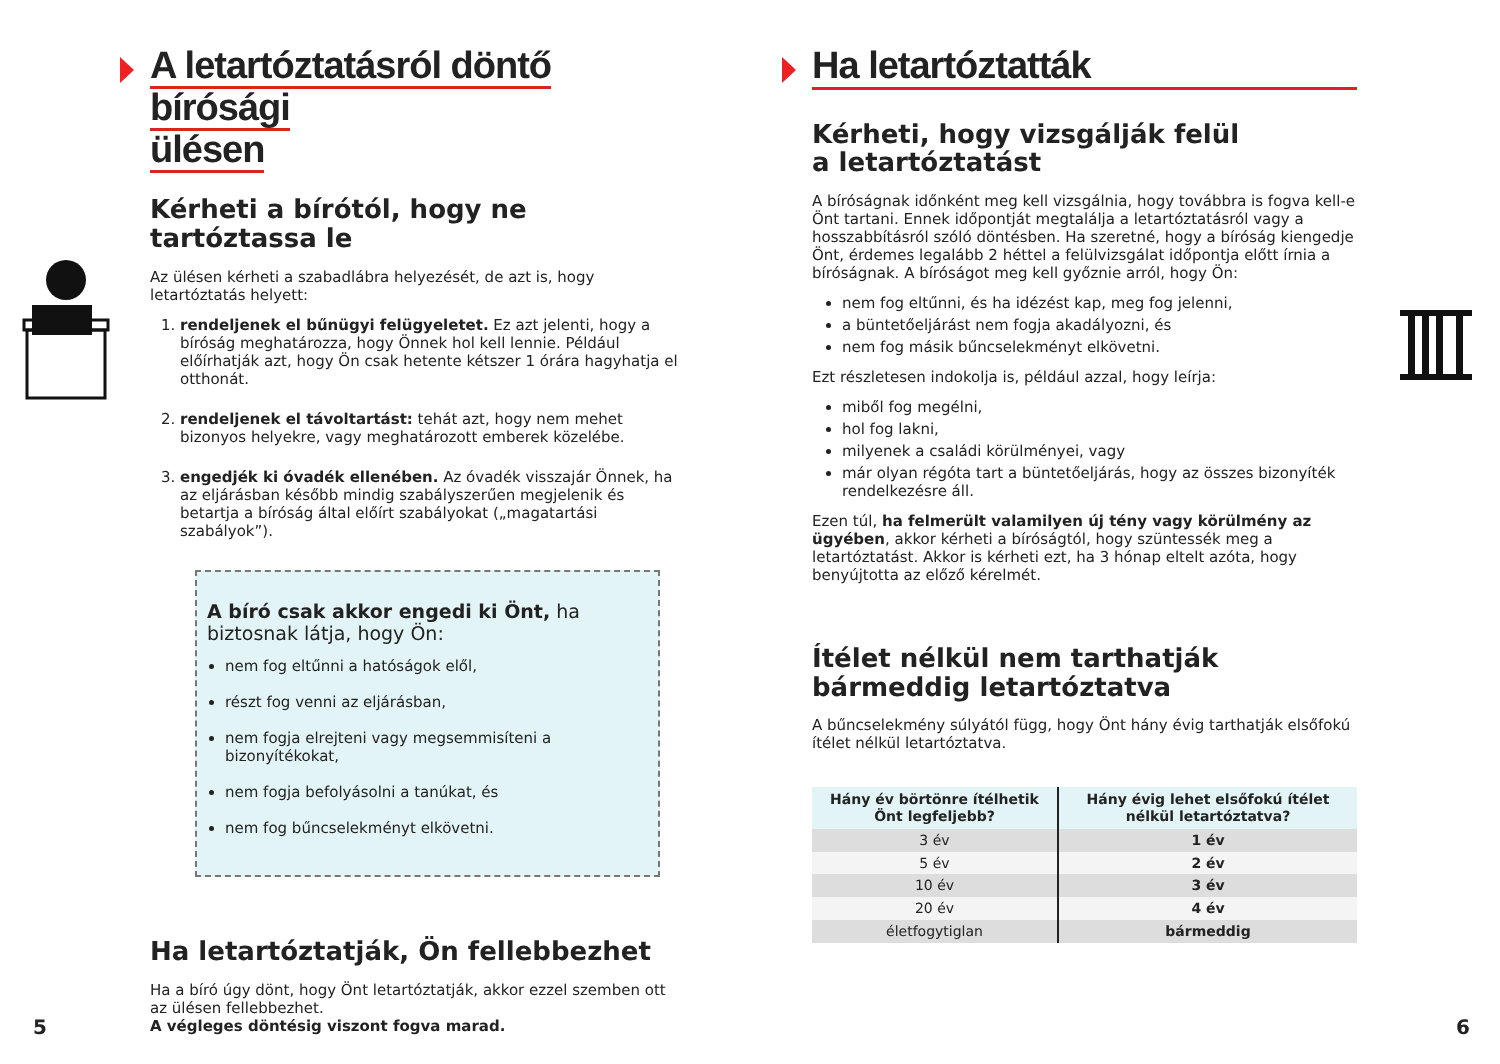A letartóztatásról döntő bírósági
ülésen
Kérheti a bírótól, hogy ne tartóztassa le
Az ülésen kérheti a szabadlábra helyezését, de azt is, hogy letartóztatás helyett:
1. rendeljenek el bűnügyi felügyeletet. Ez azt jelenti, hogy a bíróság meghatározza, hogy Önnek hol kell lennie. Például előírhatják azt, hogy Ön csak hetente kétszer 1 órára hagyhatja el otthonát.
2. rendeljenek el távoltartást: tehát azt, hogy nem mehet bizonyos helyekre, vagy meghatározott emberek közelébe.
3. engedjék ki óvadék ellenében. Az óvadék visszajár Önnek, ha az eljárásban később mindig szabályszerűen megjelenik és betartja a bíróság által előírt szabályokat („magatartási szabályok”).
A bíró csak akkor engedi ki Önt, ha biztosnak látja, hogy Ön:
nem fog eltűnni a hatóságok elől,
részt fog venni az eljárásban,
nem fogja elrejteni vagy megsemmisíteni a bizonyítékokat,
nem fogja befolyásolni a tanúkat, és
nem fog bűncselekményt elkövetni.
Ha letartóztatják, Ön fellebbezhet
Ha a bíró úgy dönt, hogy Önt letartóztatják, akkor ezzel szemben ott az ülésen fellebbezhet.
A végleges döntésig viszont fogva marad.
5
Ha letartóztatták
Kérheti, hogy vizsgálják felül
a letartóztatást
A bíróságnak időnként meg kell vizsgálnia, hogy továbbra is fogva kell-e Önt tartani. Ennek időpontját megtalálja a letartóztatásról vagy a hosszabbításról szóló döntésben. Ha szeretné, hogy a bíróság kiengedje Önt, érdemes legalább 2 héttel a felülvizsgálat időpontja előtt írnia a bíróságnak. A bíróságot meg kell győznie arról, hogy Ön:
nem fog eltűnni, és ha idézést kap, meg fog jelenni,
a büntetőeljárást nem fogja akadályozni, és
nem fog másik bűncselekményt elkövetni.
Ezt részletesen indokolja is, például azzal, hogy leírja:
miből fog megélni,
hol fog lakni,
milyenek a családi körülményei, vagy
már olyan régóta tart a büntetőeljárás, hogy az összes bizonyíték rendelkezésre áll.
Ezen túl, ha felmerült valamilyen új tény vagy körülmény az ügyében, akkor kérheti a bíróságtól, hogy szüntessék meg a letartóztatást. Akkor is kérheti ezt, ha 3 hónap eltelt azóta, hogy benyújtotta az előző kérelmét.
Ítélet nélkül nem tarthatják bármeddig letartóztatva
A bűncselekmény súlyától függ, hogy Önt hány évig tarthatják elsőfokú ítélet nélkül letartóztatva.
| Hány év börtönre ítélhetik Önt legfeljebb? | Hány évig lehet elsőfokú ítélet nélkül letartóztatva? |
| --- | --- |
| 3 év | 1 év |
| 5 év | 2 év |
| 10 év | 3 év |
| 20 év | 4 év |
| életfogytiglan | bármeddig |
6